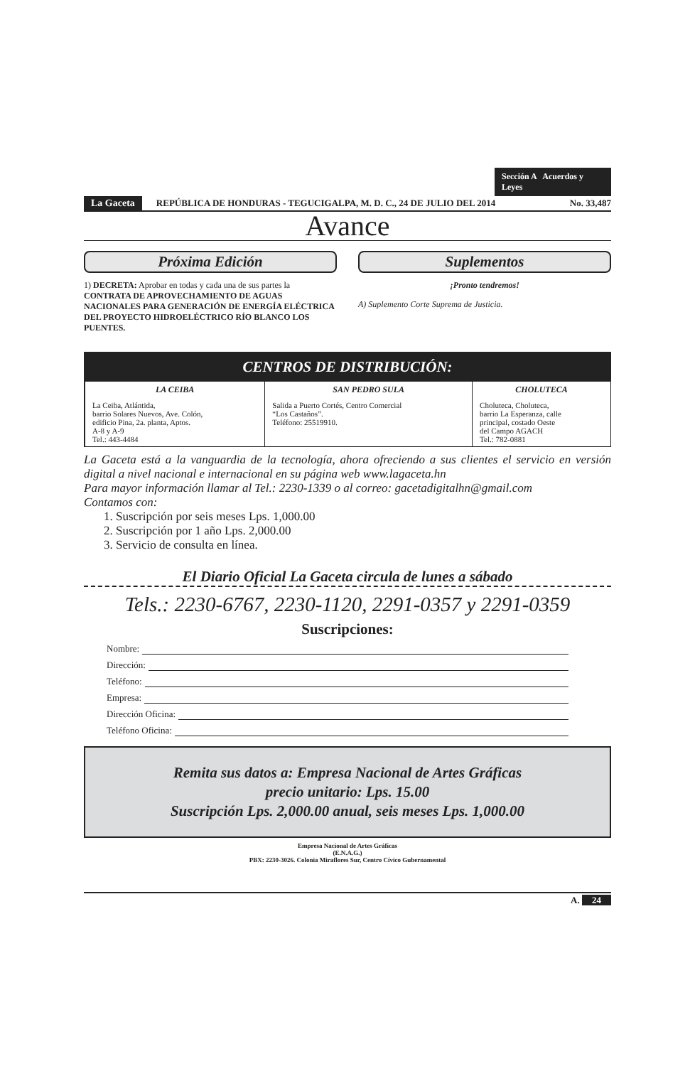Sección A Acuerdos y Leyes
La Gaceta REPÚBLICA DE HONDURAS - TEGUCIGALPA, M. D. C., 24 DE JULIO DEL 2014 No. 33,487
Avance
Próxima Edición
1) DECRETA: Aprobar en todas y cada una de sus partes la CONTRATA DE APROVECHAMIENTO DE AGUAS NACIONALES PARA GENERACIÓN DE ENERGÍA ELÉCTRICA DEL PROYECTO HIDROELÉCTRICO RÍO BLANCO LOS PUENTES.
Suplementos
¡Pronto tendremos!
A) Suplemento Corte Suprema de Justicia.
CENTROS DE DISTRIBUCIÓN:
| LA CEIBA | SAN PEDRO SULA | CHOLUTECA |
| --- | --- | --- |
| La Ceiba, Atlántida, barrio Solares Nuevos, Ave. Colón, edificio Pina, 2a. planta, Aptos. A-8 y A-9 Tel.: 443-4484 | Salida a Puerto Cortés, Centro Comercial “Los Castaños”. Teléfono: 25519910. | Choluteca, Choluteca, barrio La Esperanza, calle principal, costado Oeste del Campo AGACH Tel.: 782-0881 |
La Gaceta está a la vanguardia de la tecnología, ahora ofreciendo a sus clientes el servicio en versión digital a nivel nacional e internacional en su página web www.lagaceta.hn
Para mayor información llamar al Tel.: 2230-1339 o al correo: gacetadigitalhn@gmail.com
Contamos con:
1. Suscripción por seis meses Lps. 1,000.00
2. Suscripción por 1 año Lps. 2,000.00
3. Servicio de consulta en línea.
El Diario Oficial La Gaceta circula de lunes a sábado
Tels.: 2230-6767, 2230-1120, 2291-0357 y 2291-0359
Suscripciones:
Nombre:
Dirección:
Teléfono:
Empresa:
Dirección Oficina:
Teléfono Oficina:
Remita sus datos a: Empresa Nacional de Artes Gráficas
precio unitario: Lps. 15.00
Suscripción Lps. 2,000.00 anual, seis meses Lps. 1,000.00
Empresa Nacional de Artes Gráficas
(E.N.A.G.)
PBX: 2230-3026. Colonia Miraflores Sur, Centro Cívico Gubernamental
A. 24